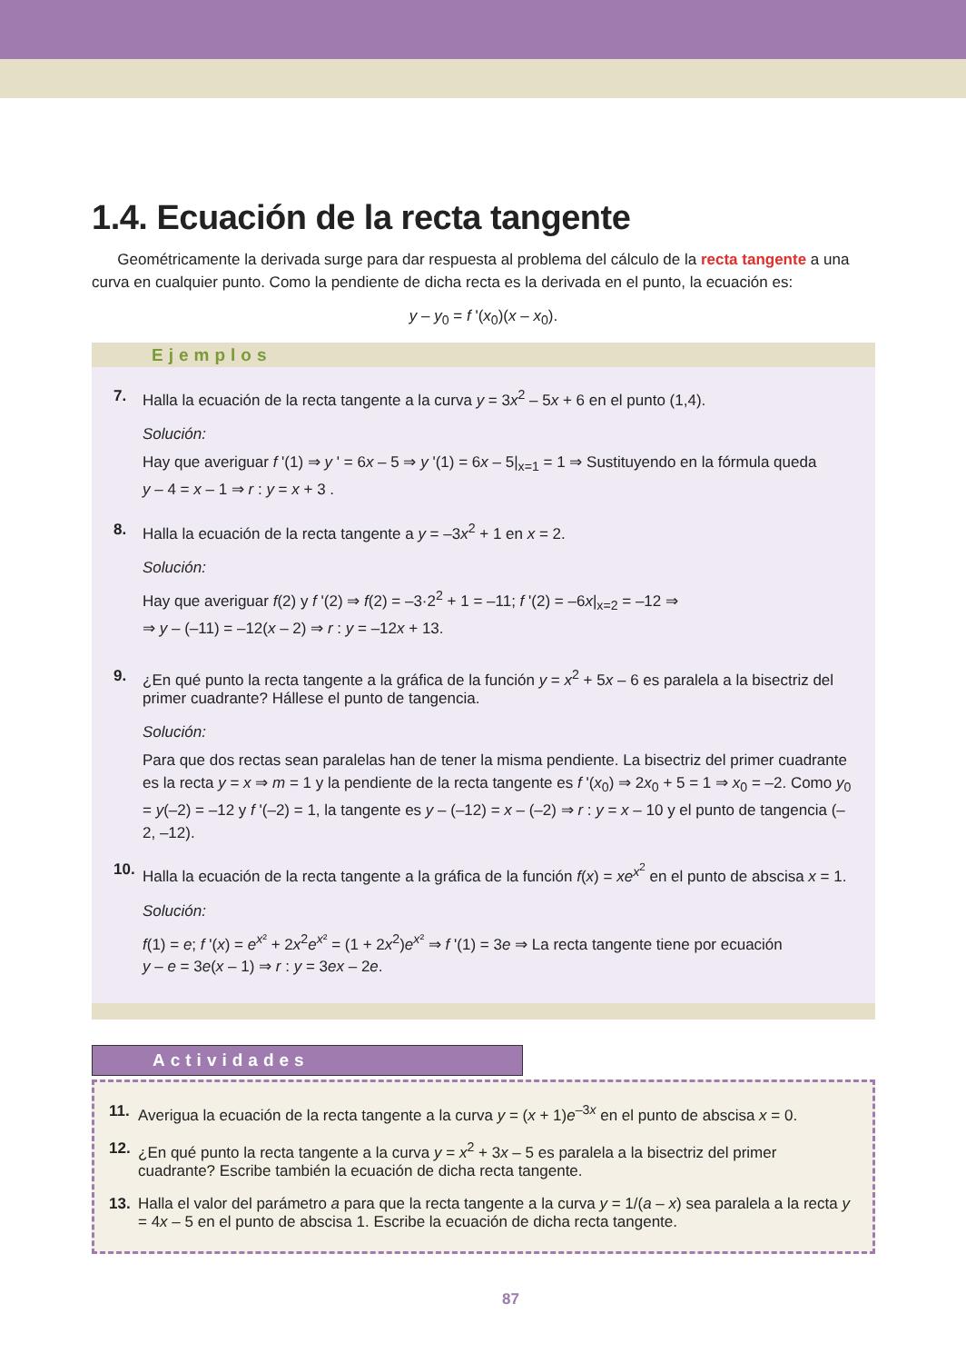1.4. Ecuación de la recta tangente
Geométricamente la derivada surge para dar respuesta al problema del cálculo de la recta tangente a una curva en cualquier punto. Como la pendiente de dicha recta es la derivada en el punto, la ecuación es:
y – y<sub>0</sub> = f '(x<sub>0</sub>)(x – x<sub>0</sub>).
Ejemplos
7. Halla la ecuación de la recta tangente a la curva y = 3x<sup>2</sup> – 5x + 6 en el punto (1,4).
Solución:
Hay que averiguar f '(1) ⇒ y ' = 6x – 5 ⇒ y '(1) = 6x – 5|<sub>x=1</sub> = 1 ⇒ Sustituyendo en la fórmula queda
y – 4 = x – 1 ⇒ r : y = x + 3 .
8. Halla la ecuación de la recta tangente a y = –3x<sup>2</sup> + 1 en x = 2.
Solución:
Hay que averiguar f(2) y f '(2) ⇒ f(2) = –3·2<sup>2</sup> + 1 = –11; f '(2) = –6x|<sub>x=2</sub> = –12 ⇒
⇒ y – (–11) = –12(x – 2) ⇒ r : y = –12x + 13.
9. ¿En qué punto la recta tangente a la gráfica de la función y = x<sup>2</sup> + 5x – 6 es paralela a la bisectriz del primer cuadrante? Hállese el punto de tangencia.
Solución:
Para que dos rectas sean paralelas han de tener la misma pendiente. La bisectriz del primer cuadrante es la recta y = x ⇒ m = 1 y la pendiente de la recta tangente es f '(x<sub>0</sub>) ⇒ 2x<sub>0</sub> + 5 = 1 ⇒ x<sub>0</sub> = –2. Como y<sub>0</sub> = y(–2) = –12 y f '(–2) = 1, la tangente es y – (–12) = x – (–2) ⇒ r : y = x – 10 y el punto de tangencia (–2, –12).
10. Halla la ecuación de la recta tangente a la gráfica de la función f(x) = xe<sup>x<sup>2</sup></sup> en el punto de abscisa x = 1.
Solución:
f(1) = e; f '(x) = e<sup>x²</sup> + 2x<sup>2</sup>e<sup>x²</sup> = (1 + 2x<sup>2</sup>)e<sup>x²</sup> ⇒ f '(1) = 3e ⇒ La recta tangente tiene por ecuación
y – e = 3e(x – 1) ⇒ r : y = 3ex – 2e.
Actividades
11. Averigua la ecuación de la recta tangente a la curva y = (x + 1)e<sup>–3x</sup> en el punto de abscisa x = 0.
12. ¿En qué punto la recta tangente a la curva y = x<sup>2</sup> + 3x – 5 es paralela a la bisectriz del primer cuadrante? Escribe también la ecuación de dicha recta tangente.
13. Halla el valor del parámetro a para que la recta tangente a la curva y = 1/(a – x) sea paralela a la recta y = 4x – 5 en el punto de abscisa 1. Escribe la ecuación de dicha recta tangente.
87